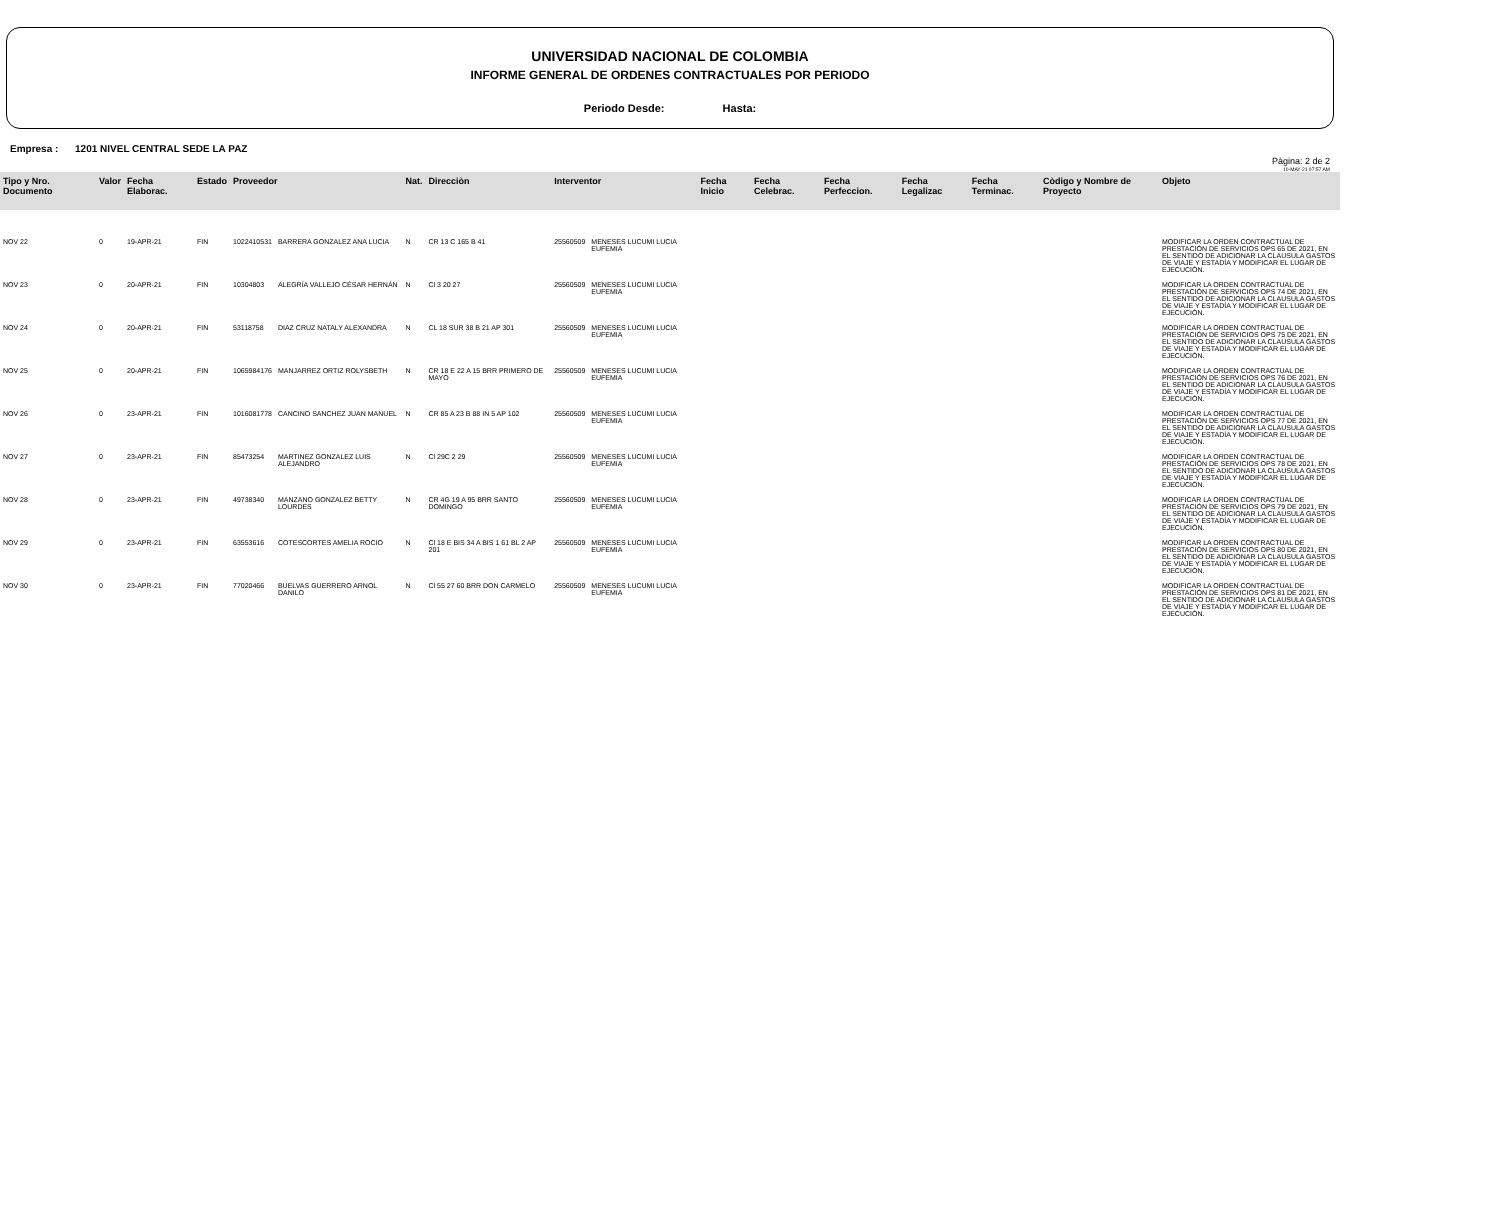UNIVERSIDAD NACIONAL DE COLOMBIA
INFORME GENERAL DE ORDENES CONTRACTUALES POR PERIODO
Periodo Desde: Hasta:
Empresa : 1201 NIVEL CENTRAL SEDE LA PAZ
Pàgina: 2 de 2
10-MAY-21 07:57 AM
| Tipo y Nro. Documento | Valor | Fecha Elaborac. | Estado | Proveedor | | Nat. | Direcciòn | Interventor | | Fecha Inicio | Fecha Celebrac. | Fecha Perfeccion. | Fecha Legalizac | Fecha Terminac. | Còdigo y Nombre de Proyecto | Objeto |
| --- | --- | --- | --- | --- | --- | --- | --- | --- | --- | --- | --- | --- | --- | --- | --- | --- |
| NOV 22 | 0 | 19-APR-21 | FIN | 1022410531 | BARRERA GONZALEZ ANA LUCIA | N | CR 13 C 165 B 41 | 25560509 | MENESES LUCUMI LUCIA EUFEMIA | | | | | | | MODIFICAR LA ORDEN CONTRACTUAL DE PRESTACIÓN DE SERVICIOS OPS 65 DE 2021, EN EL SENTIDO DE ADICIONAR LA CLAUSULA GASTOS DE VIAJE Y ESTADÍA Y MODIFICAR EL LUGAR DE EJECUCIÓN. |
| NOV 23 | 0 | 20-APR-21 | FIN | 10304803 | ALEGRÍA VALLEJO CÉSAR HERNÁN | N | Cl 3 20 27 | 25560509 | MENESES LUCUMI LUCIA EUFEMIA | | | | | | | MODIFICAR LA ORDEN CONTRACTUAL DE PRESTACIÓN DE SERVICIOS OPS 74 DE 2021, EN EL SENTIDO DE ADICIONAR LA CLAUSULA GASTOS DE VIAJE Y ESTADÍA Y MODIFICAR EL LUGAR DE EJECUCIÓN. |
| NOV 24 | 0 | 20-APR-21 | FIN | 53118758 | DIAZ CRUZ NATALY ALEXANDRA | N | CL 18 SUR 38 B 21 AP 301 | 25560509 | MENESES LUCUMI LUCIA EUFEMIA | | | | | | | MODIFICAR LA ORDEN CONTRACTUAL DE PRESTACIÓN DE SERVICIOS OPS 75 DE 2021, EN EL SENTIDO DE ADICIONAR LA CLAUSULA GASTOS DE VIAJE Y ESTADÍA Y MODIFICAR EL LUGAR DE EJECUCIÓN. |
| NOV 25 | 0 | 20-APR-21 | FIN | 1065984176 | MANJARREZ ORTIZ ROLYSBETH | N | CR 18 E 22 A 15 BRR PRIMERO DE MAYO | 25560509 | MENESES LUCUMI LUCIA EUFEMIA | | | | | | | MODIFICAR LA ORDEN CONTRACTUAL DE PRESTACIÓN DE SERVICIOS OPS 76 DE 2021, EN EL SENTIDO DE ADICIONAR LA CLAUSULA GASTOS DE VIAJE Y ESTADÍA Y MODIFICAR EL LUGAR DE EJECUCIÓN. |
| NOV 26 | 0 | 23-APR-21 | FIN | 1016081778 | CANCINO SANCHEZ JUAN MANUEL | N | CR 85 A 23 B 88 IN 5 AP 102 | 25560509 | MENESES LUCUMI LUCIA EUFEMIA | | | | | | | MODIFICAR LA ORDEN CONTRACTUAL DE PRESTACIÓN DE SERVICIOS OPS 77 DE 2021, EN EL SENTIDO DE ADICIONAR LA CLAUSULA GASTOS DE VIAJE Y ESTADÍA Y MODIFICAR EL LUGAR DE EJECUCIÓN. |
| NOV 27 | 0 | 23-APR-21 | FIN | 85473254 | MARTINEZ GONZALEZ LUIS ALEJANDRO | N | Cl 29C 2 29 | 25560509 | MENESES LUCUMI LUCIA EUFEMIA | | | | | | | MODIFICAR LA ORDEN CONTRACTUAL DE PRESTACIÓN DE SERVICIOS OPS 78 DE 2021, EN EL SENTIDO DE ADICIONAR LA CLAUSULA GASTOS DE VIAJE Y ESTADÍA Y MODIFICAR EL LUGAR DE EJECUCIÓN. |
| NOV 28 | 0 | 23-APR-21 | FIN | 49738340 | MANZANO GONZALEZ BETTY LOURDES | N | CR 4G 19 A 95 BRR SANTO DOMINGO | 25560509 | MENESES LUCUMI LUCIA EUFEMIA | | | | | | | MODIFICAR LA ORDEN CONTRACTUAL DE PRESTACIÓN DE SERVICIOS OPS 79 DE 2021, EN EL SENTIDO DE ADICIONAR LA CLAUSULA GASTOS DE VIAJE Y ESTADÍA Y MODIFICAR EL LUGAR DE EJECUCIÓN. |
| NOV 29 | 0 | 23-APR-21 | FIN | 63553616 | COTESCORTES AMELIA ROCIO | N | Cl 18 E BIS 34 A BIS 1 61 BL 2 AP 201 | 25560509 | MENESES LUCUMI LUCIA EUFEMIA | | | | | | | MODIFICAR LA ORDEN CONTRACTUAL DE PRESTACIÓN DE SERVICIOS OPS 80 DE 2021, EN EL SENTIDO DE ADICIONAR LA CLAUSULA GASTOS DE VIAJE Y ESTADÍA Y MODIFICAR EL LUGAR DE EJECUCIÓN. |
| NOV 30 | 0 | 23-APR-21 | FIN | 77020466 | BUELVAS GUERRERO ARNOL DANILO | N | Cl 55 27 60 BRR DON CARMELO | 25560509 | MENESES LUCUMI LUCIA EUFEMIA | | | | | | | MODIFICAR LA ORDEN CONTRACTUAL DE PRESTACIÓN DE SERVICIOS OPS 81 DE 2021, EN EL SENTIDO DE ADICIONAR LA CLAUSULA GASTOS DE VIAJE Y ESTADÍA Y MODIFICAR EL LUGAR DE EJECUCIÓN. |